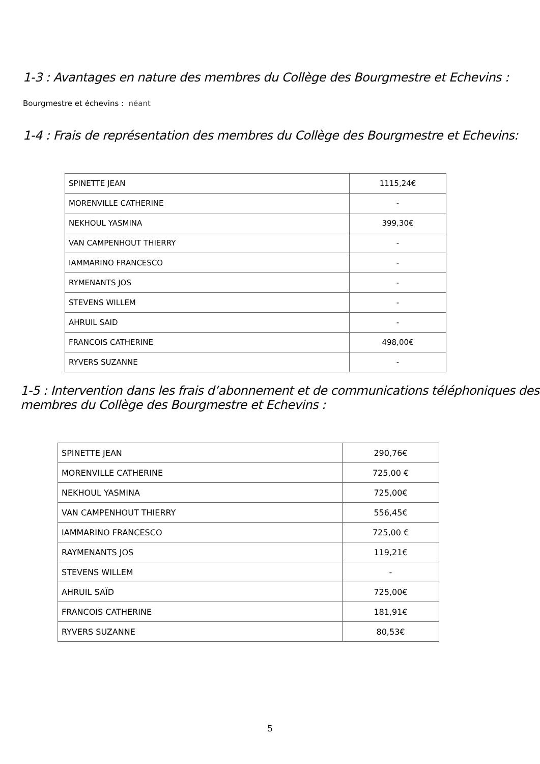1-3 : Avantages en nature des membres du Collège des Bourgmestre et Echevins :
Bourgmestre et échevins : néant
1-4 : Frais de représentation des membres du Collège des Bourgmestre et Echevins:
| SPINETTE JEAN | 1115,24€ |
| MORENVILLE CATHERINE | - |
| NEKHOUL YASMINA | 399,30€ |
| VAN CAMPENHOUT THIERRY | - |
| IAMMARINO FRANCESCO | - |
| RYMENANTS JOS | - |
| STEVENS WILLEM | - |
| AHRUIL SAID | - |
| FRANCOIS CATHERINE | 498,00€ |
| RYVERS SUZANNE | - |
1-5 : Intervention dans les frais d’abonnement et de communications téléphoniques des membres du Collège des Bourgmestre et Echevins :
| SPINETTE JEAN | 290,76€ |
| MORENVILLE CATHERINE | 725,00 € |
| NEKHOUL YASMINA | 725,00€ |
| VAN CAMPENHOUT THIERRY | 556,45€ |
| IAMMARINO FRANCESCO | 725,00 € |
| RAYMENANTS JOS | 119,21€ |
| STEVENS WILLEM | - |
| AHRUIL SAÏD | 725,00€ |
| FRANCOIS CATHERINE | 181,91€ |
| RYVERS SUZANNE | 80,53€ |
5